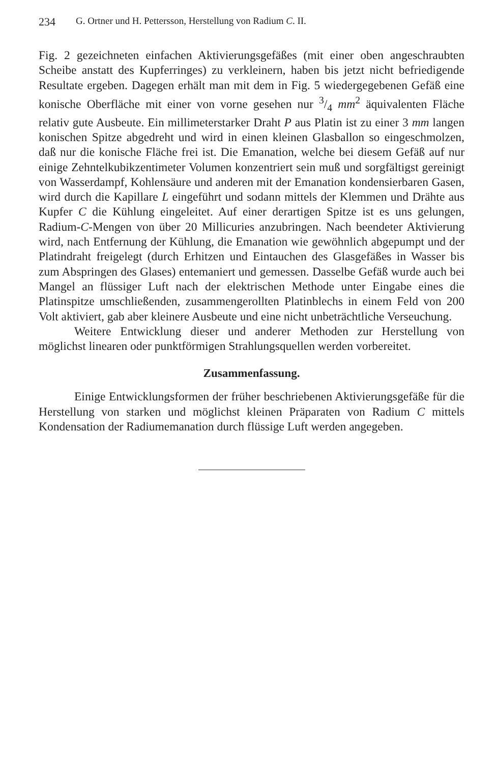234 G. Ortner und H. Pettersson, Herstellung von Radium C. II.
Fig. 2 gezeichneten einfachen Aktivierungsgefäßes (mit einer oben angeschraubten Scheibe anstatt des Kupferringes) zu verkleinern, haben bis jetzt nicht befriedigende Resultate ergeben. Dagegen erhält man mit dem in Fig. 5 wiedergegebenen Gefäß eine konische Oberfläche mit einer von vorne gesehen nur 3/4 mm<sup>2</sup> äquivalenten Fläche relativ gute Ausbeute. Ein millimeterstarker Draht P aus Platin ist zu einer 3 mm langen konischen Spitze abgedreht und wird in einen kleinen Glasballon so eingeschmolzen, daß nur die konische Fläche frei ist. Die Emanation, welche bei diesem Gefäß auf nur einige Zehntelkubikzentimeter Volumen konzentriert sein muß und sorgfältigst gereinigt von Wasserdampf, Kohlensäure und anderen mit der Emanation kondensierbaren Gasen, wird durch die Kapillare L eingeführt und sodann mittels der Klemmen und Drähte aus Kupfer C die Kühlung eingeleitet. Auf einer derartigen Spitze ist es uns gelungen, Radium-C-Mengen von über 20 Millicuries anzubringen. Nach beendeter Aktivierung wird, nach Entfernung der Kühlung, die Emanation wie gewöhnlich abgepumpt und der Platindraht freigelegt (durch Erhitzen und Eintauchen des Glasgefäßes in Wasser bis zum Abspringen des Glases) entemaniert und gemessen. Dasselbe Gefäß wurde auch bei Mangel an flüssiger Luft nach der elektrischen Methode unter Eingabe eines die Platinspitze umschließenden, zusammengerollten Platinblechs in einem Feld von 200 Volt aktiviert, gab aber kleinere Ausbeute und eine nicht unbeträchtliche Verseuchung.
Weitere Entwicklung dieser und anderer Methoden zur Herstellung von möglichst linearen oder punktförmigen Strahlungsquellen werden vorbereitet.
Zusammenfassung.
Einige Entwicklungsformen der früher beschriebenen Aktivierungsgefäße für die Herstellung von starken und möglichst kleinen Präparaten von Radium C mittels Kondensation der Radiumemanation durch flüssige Luft werden angegeben.